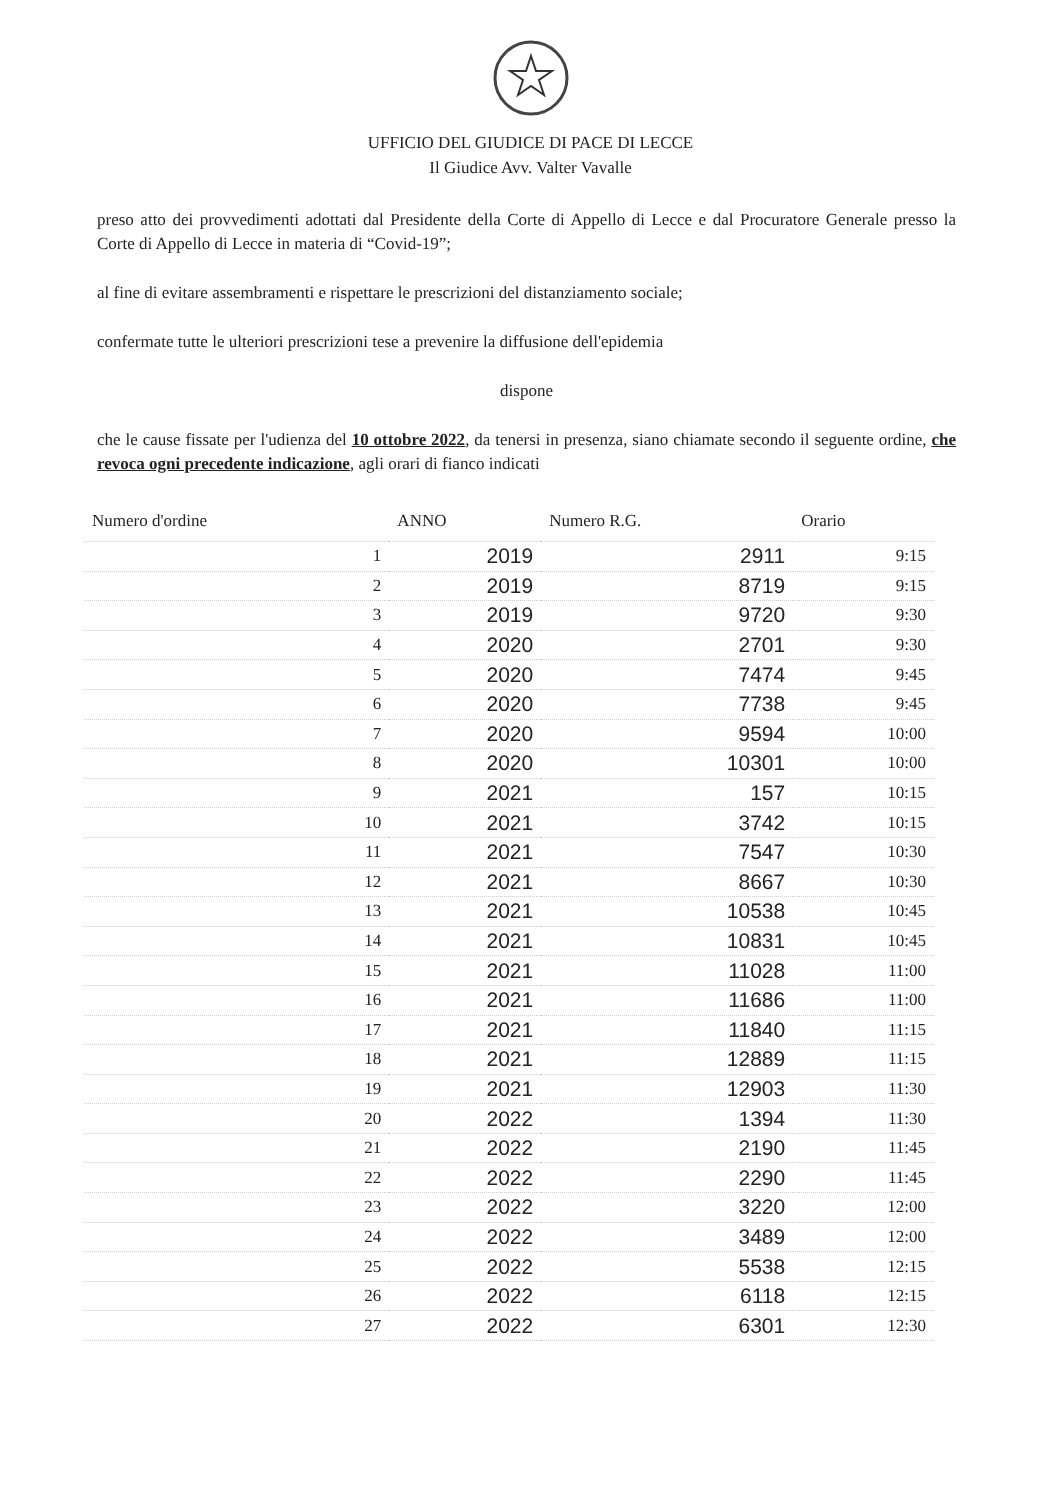UFFICIO DEL GIUDICE DI PACE DI LECCE
Il Giudice Avv. Valter Vavalle
preso atto dei provvedimenti adottati dal Presidente della Corte di Appello di Lecce e dal Procuratore Generale presso la Corte di Appello di Lecce in materia di “Covid-19”;
al fine di evitare assembramenti e rispettare le prescrizioni del distanziamento sociale;
confermate tutte le ulteriori prescrizioni tese a prevenire la diffusione dell'epidemia
dispone
che le cause fissate per l'udienza del 10 ottobre 2022, da tenersi in presenza, siano chiamate secondo il seguente ordine, che revoca ogni precedente indicazione, agli orari di fianco indicati
| Numero d'ordine | ANNO | Numero R.G. | Orario |
| --- | --- | --- | --- |
| 1 | 2019 | 2911 | 9:15 |
| 2 | 2019 | 8719 | 9:15 |
| 3 | 2019 | 9720 | 9:30 |
| 4 | 2020 | 2701 | 9:30 |
| 5 | 2020 | 7474 | 9:45 |
| 6 | 2020 | 7738 | 9:45 |
| 7 | 2020 | 9594 | 10:00 |
| 8 | 2020 | 10301 | 10:00 |
| 9 | 2021 | 157 | 10:15 |
| 10 | 2021 | 3742 | 10:15 |
| 11 | 2021 | 7547 | 10:30 |
| 12 | 2021 | 8667 | 10:30 |
| 13 | 2021 | 10538 | 10:45 |
| 14 | 2021 | 10831 | 10:45 |
| 15 | 2021 | 11028 | 11:00 |
| 16 | 2021 | 11686 | 11:00 |
| 17 | 2021 | 11840 | 11:15 |
| 18 | 2021 | 12889 | 11:15 |
| 19 | 2021 | 12903 | 11:30 |
| 20 | 2022 | 1394 | 11:30 |
| 21 | 2022 | 2190 | 11:45 |
| 22 | 2022 | 2290 | 11:45 |
| 23 | 2022 | 3220 | 12:00 |
| 24 | 2022 | 3489 | 12:00 |
| 25 | 2022 | 5538 | 12:15 |
| 26 | 2022 | 6118 | 12:15 |
| 27 | 2022 | 6301 | 12:30 |